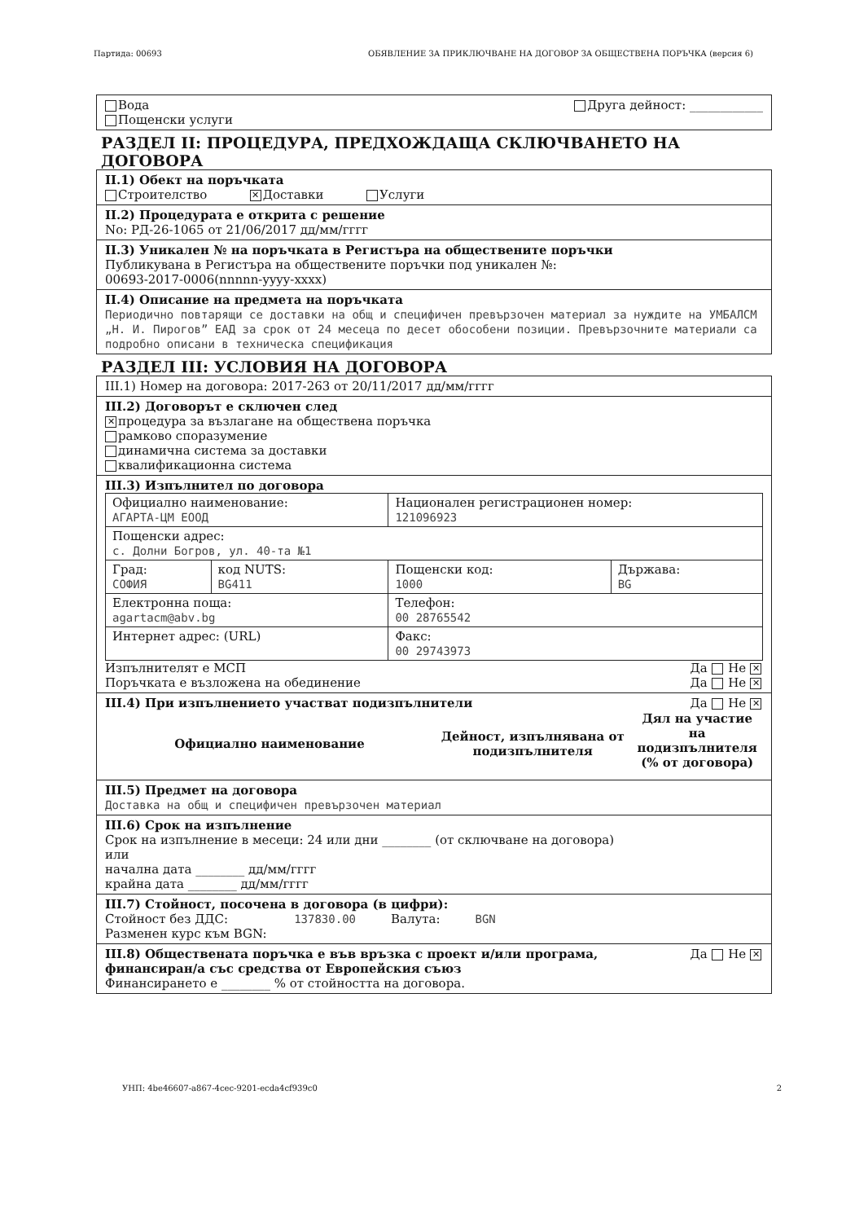Партида: 00693 ОБЯВЛЕНИЕ ЗА ПРИКЛЮЧВАНЕ НА ДОГОВОР ЗА ОБЩЕСТВЕНА ПОРЪЧКА (версия 6)
Друга дейност: ____________ Вода
Пощенски услуги
РАЗДЕЛ II: ПРОЦЕДУРА, ПРЕДХОЖДАЩА СКЛЮЧВАНЕТО НА ДОГОВОРА
II.1) Обект на поръчката
Строителство ✕ Доставки Услуги
II.2) Процедурата е открита с решение
No: РД-26-1065 от 21/06/2017 дд/мм/гггг
II.3) Уникален № на поръчката в Регистъра на обществените поръчки
Публикувана в Регистъра на обществените поръчки под уникален №:
00693-2017-0006(nnnnn-yyyy-xxxx)
II.4) Описание на предмета на поръчката
Периодично повтарящи се доставки на общ и специфичен превързочен материал за нуждите на УМБАЛСМ „Н. И. Пирогов” ЕАД за срок от 24 месеца по десет обособени позиции. Превързочните материали са подробно описани в техническа спецификация
РАЗДЕЛ III: УСЛОВИЯ НА ДОГОВОРА
III.1) Номер на договора: 2017-263 от 20/11/2017 дд/мм/гггг
III.2) Договорът е сключен след
✕ процедура за възлагане на обществена поръчка
рамково споразумение
динамична система за доставки
квалификационна система
III.3) Изпълнител по договора
| Официално наименование: АГАРТА-ЦМ ЕООД | | Национален регистрационен номер: 121096923 | |
| Пощенски адрес: с. Долни Богров, ул. 40-та №1 | | | |
| Град: СОФИЯ | код NUTS: BG411 | Пощенски код: 1000 | Държава: BG |
| Електронна поща: agartacm@abv.bg | | Телефон: 00 28765542 | |
| Интернет адрес: (URL) | | Факс: 00 29743973 | |
Изпълнителят е МСП Да Не ✕
Поръчката е възложена на обединение Да Не ✕
III.4) При изпълнението участват подизпълнители Да Не ✕
| Официално наименование | Дейност, изпълнявана от подизпълнителя | Дял на участие на подизпълнителя (% от договора) |
| --- | --- | --- |
III.5) Предмет на договора
Доставка на общ и специфичен превързочен материал
III.6) Срок на изпълнение
Срок на изпълнение в месеци: 24 или дни ________ (от сключване на договора)
или
начална дата ________ дд/мм/гггг
крайна дата ________ дд/мм/гггг
III.7) Стойност, посочена в договора (в цифри):
Стойност без ДДС: 137830.00 Валута: BGN
Разменен курс към BGN:
Да Не ✕ III.8) Обществената поръчка е във връзка с проект и/или програма, финансиран/а със средства от Европейския съюз
Финансирането е ________ % от стойността на договора.
УНП: 4be46607-a867-4cec-9201-ecda4cf939c0 2